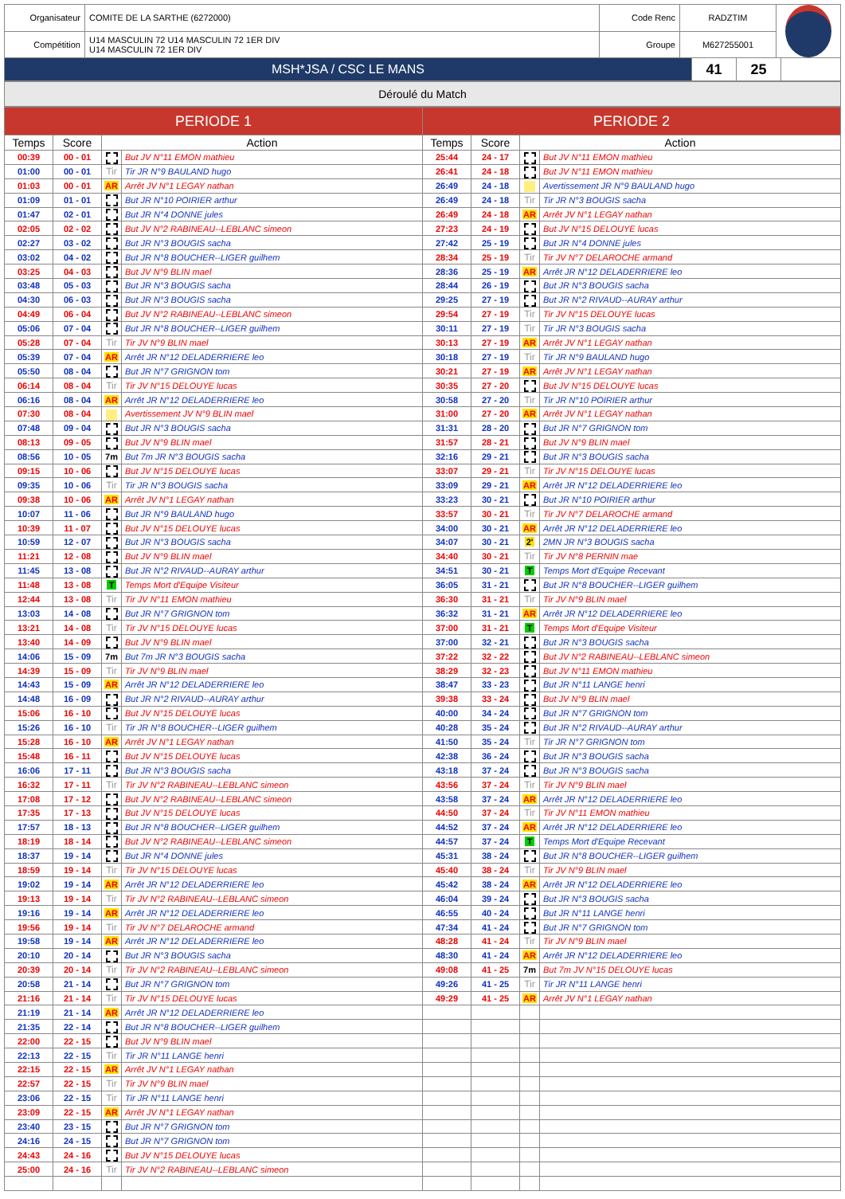| Organisateur | COMITE DE LA SARTHE (6272000) | Code Renc | RADZTIM | |
| Compétition | U14 MASCULIN 72 U14 MASCULIN 72 1ER DIV U14 MASCULIN 72 1ER DIV | Groupe | M627255001 | |
| MSH*JSA / CSC LE MANS | 41 | 25 | |
| Déroulé du Match |
| PERIODE 1 | | | | PERIODE 2 | | | |
| --- | --- | --- | --- | --- | --- | --- | --- |
| Temps | Score | Action | | Temps | Score | Action | |
| 00:39 | 00 - 01 | b | But JV N°11 EMON mathieu | 25:44 | 24 - 17 | b | But JV N°11 EMON mathieu |
| 01:00 | 00 - 01 | Tir | Tir JR N°9 BAULAND hugo | 26:41 | 24 - 18 | b | But JV N°11 EMON mathieu |
| 01:03 | 00 - 01 | AR | Arrêt JV N°1 LEGAY nathan | 26:49 | 24 - 18 | a | Avertissement JR N°9 BAULAND hugo |
| 01:09 | 01 - 01 | b | But JR N°10 POIRIER arthur | 26:49 | 24 - 18 | Tir | Tir JR N°3 BOUGIS sacha |
| 01:47 | 02 - 01 | b | But JR N°4 DONNE jules | 26:49 | 24 - 18 | AR | Arrêt JV N°1 LEGAY nathan |
| 02:05 | 02 - 02 | b | But JV N°2 RABINEAU--LEBLANC simeon | 27:23 | 24 - 19 | b | But JV N°15 DELOUYE lucas |
| 02:27 | 03 - 02 | b | But JR N°3 BOUGIS sacha | 27:42 | 25 - 19 | b | But JR N°4 DONNE jules |
| 03:02 | 04 - 02 | b | But JR N°8 BOUCHER--LIGER guilhem | 28:34 | 25 - 19 | Tir | Tir JV N°7 DELAROCHE armand |
| 03:25 | 04 - 03 | b | But JV N°9 BLIN mael | 28:36 | 25 - 19 | AR | Arrêt JR N°12 DELADERRIERE leo |
| 03:48 | 05 - 03 | b | But JR N°3 BOUGIS sacha | 28:44 | 26 - 19 | b | But JR N°3 BOUGIS sacha |
| 04:30 | 06 - 03 | b | But JR N°3 BOUGIS sacha | 29:25 | 27 - 19 | b | But JR N°2 RIVAUD--AURAY arthur |
| 04:49 | 06 - 04 | b | But JV N°2 RABINEAU--LEBLANC simeon | 29:54 | 27 - 19 | Tir | Tir JV N°15 DELOUYE lucas |
| 05:06 | 07 - 04 | b | But JR N°8 BOUCHER--LIGER guilhem | 30:11 | 27 - 19 | Tir | Tir JR N°3 BOUGIS sacha |
| 05:28 | 07 - 04 | Tir | Tir JV N°9 BLIN mael | 30:13 | 27 - 19 | AR | Arrêt JV N°1 LEGAY nathan |
| 05:39 | 07 - 04 | AR | Arrêt JR N°12 DELADERRIERE leo | 30:18 | 27 - 19 | Tir | Tir JR N°9 BAULAND hugo |
| 05:50 | 08 - 04 | b | But JR N°7 GRIGNON tom | 30:21 | 27 - 19 | AR | Arrêt JV N°1 LEGAY nathan |
| 06:14 | 08 - 04 | Tir | Tir JV N°15 DELOUYE lucas | 30:35 | 27 - 20 | b | But JV N°15 DELOUYE lucas |
| 06:16 | 08 - 04 | AR | Arrêt JR N°12 DELADERRIERE leo | 30:58 | 27 - 20 | Tir | Tir JR N°10 POIRIER arthur |
| 07:30 | 08 - 04 | a | Avertissement JV N°9 BLIN mael | 31:00 | 27 - 20 | AR | Arrêt JV N°1 LEGAY nathan |
| 07:48 | 09 - 04 | b | But JR N°3 BOUGIS sacha | 31:31 | 28 - 20 | b | But JR N°7 GRIGNON tom |
| 08:13 | 09 - 05 | b | But JV N°9 BLIN mael | 31:57 | 28 - 21 | b | But JV N°9 BLIN mael |
| 08:56 | 10 - 05 | 7m | But 7m JR N°3 BOUGIS sacha | 32:16 | 29 - 21 | b | But JR N°3 BOUGIS sacha |
| 09:15 | 10 - 06 | b | But JV N°15 DELOUYE lucas | 33:07 | 29 - 21 | Tir | Tir JV N°15 DELOUYE lucas |
| 09:35 | 10 - 06 | Tir | Tir JR N°3 BOUGIS sacha | 33:09 | 29 - 21 | AR | Arrêt JR N°12 DELADERRIERE leo |
| 09:38 | 10 - 06 | AR | Arrêt JV N°1 LEGAY nathan | 33:23 | 30 - 21 | b | But JR N°10 POIRIER arthur |
| 10:07 | 11 - 06 | b | But JR N°9 BAULAND hugo | 33:57 | 30 - 21 | Tir | Tir JV N°7 DELAROCHE armand |
| 10:39 | 11 - 07 | b | But JV N°15 DELOUYE lucas | 34:00 | 30 - 21 | AR | Arrêt JR N°12 DELADERRIERE leo |
| 10:59 | 12 - 07 | b | But JR N°3 BOUGIS sacha | 34:07 | 30 - 21 | 2' | 2MN JR N°3 BOUGIS sacha |
| 11:21 | 12 - 08 | b | But JV N°9 BLIN mael | 34:40 | 30 - 21 | Tir | Tir JV N°8 PERNIN mae |
| 11:45 | 13 - 08 | b | But JR N°2 RIVAUD--AURAY arthur | 34:51 | 30 - 21 | T | Temps Mort d'Equipe Recevant |
| 11:48 | 13 - 08 | T | Temps Mort d'Equipe Visiteur | 36:05 | 31 - 21 | b | But JR N°8 BOUCHER--LIGER guilhem |
| 12:44 | 13 - 08 | Tir | Tir JV N°11 EMON mathieu | 36:30 | 31 - 21 | Tir | Tir JV N°9 BLIN mael |
| 13:03 | 14 - 08 | b | But JR N°7 GRIGNON tom | 36:32 | 31 - 21 | AR | Arrêt JR N°12 DELADERRIERE leo |
| 13:21 | 14 - 08 | Tir | Tir JV N°15 DELOUYE lucas | 37:00 | 31 - 21 | T | Temps Mort d'Equipe Visiteur |
| 13:40 | 14 - 09 | b | But JV N°9 BLIN mael | 37:00 | 32 - 21 | b | But JR N°3 BOUGIS sacha |
| 14:06 | 15 - 09 | 7m | But 7m JR N°3 BOUGIS sacha | 37:22 | 32 - 22 | b | But JV N°2 RABINEAU--LEBLANC simeon |
| 14:39 | 15 - 09 | Tir | Tir JV N°9 BLIN mael | 38:29 | 32 - 23 | b | But JV N°11 EMON mathieu |
| 14:43 | 15 - 09 | AR | Arrêt JR N°12 DELADERRIERE leo | 38:47 | 33 - 23 | b | But JR N°11 LANGE henri |
| 14:48 | 16 - 09 | b | But JR N°2 RIVAUD--AURAY arthur | 39:38 | 33 - 24 | b | But JV N°9 BLIN mael |
| 15:06 | 16 - 10 | b | But JV N°15 DELOUYE lucas | 40:00 | 34 - 24 | b | But JR N°7 GRIGNON tom |
| 15:26 | 16 - 10 | Tir | Tir JR N°8 BOUCHER--LIGER guilhem | 40:28 | 35 - 24 | b | But JR N°2 RIVAUD--AURAY arthur |
| 15:28 | 16 - 10 | AR | Arrêt JV N°1 LEGAY nathan | 41:50 | 35 - 24 | Tir | Tir JR N°7 GRIGNON tom |
| 15:48 | 16 - 11 | b | But JV N°15 DELOUYE lucas | 42:38 | 36 - 24 | b | But JR N°3 BOUGIS sacha |
| 16:06 | 17 - 11 | b | But JR N°3 BOUGIS sacha | 43:18 | 37 - 24 | b | But JR N°3 BOUGIS sacha |
| 16:32 | 17 - 11 | Tir | Tir JV N°2 RABINEAU--LEBLANC simeon | 43:56 | 37 - 24 | Tir | Tir JV N°9 BLIN mael |
| 17:08 | 17 - 12 | b | But JV N°2 RABINEAU--LEBLANC simeon | 43:58 | 37 - 24 | AR | Arrêt JR N°12 DELADERRIERE leo |
| 17:35 | 17 - 13 | b | But JV N°15 DELOUYE lucas | 44:50 | 37 - 24 | Tir | Tir JV N°11 EMON mathieu |
| 17:57 | 18 - 13 | b | But JR N°8 BOUCHER--LIGER guilhem | 44:52 | 37 - 24 | AR | Arrêt JR N°12 DELADERRIERE leo |
| 18:19 | 18 - 14 | b | But JV N°2 RABINEAU--LEBLANC simeon | 44:57 | 37 - 24 | T | Temps Mort d'Equipe Recevant |
| 18:37 | 19 - 14 | b | But JR N°4 DONNE jules | 45:31 | 38 - 24 | b | But JR N°8 BOUCHER--LIGER guilhem |
| 18:59 | 19 - 14 | Tir | Tir JV N°15 DELOUYE lucas | 45:40 | 38 - 24 | Tir | Tir JV N°9 BLIN mael |
| 19:02 | 19 - 14 | AR | Arrêt JR N°12 DELADERRIERE leo | 45:42 | 38 - 24 | AR | Arrêt JR N°12 DELADERRIERE leo |
| 19:13 | 19 - 14 | Tir | Tir JV N°2 RABINEAU--LEBLANC simeon | 46:04 | 39 - 24 | b | But JR N°3 BOUGIS sacha |
| 19:16 | 19 - 14 | AR | Arrêt JR N°12 DELADERRIERE leo | 46:55 | 40 - 24 | b | But JR N°11 LANGE henri |
| 19:56 | 19 - 14 | Tir | Tir JV N°7 DELAROCHE armand | 47:34 | 41 - 24 | b | But JR N°7 GRIGNON tom |
| 19:58 | 19 - 14 | AR | Arrêt JR N°12 DELADERRIERE leo | 48:28 | 41 - 24 | Tir | Tir JV N°9 BLIN mael |
| 20:10 | 20 - 14 | b | But JR N°3 BOUGIS sacha | 48:30 | 41 - 24 | AR | Arrêt JR N°12 DELADERRIERE leo |
| 20:39 | 20 - 14 | Tir | Tir JV N°2 RABINEAU--LEBLANC simeon | 49:08 | 41 - 25 | 7m | But 7m JV N°15 DELOUYE lucas |
| 20:58 | 21 - 14 | b | But JR N°7 GRIGNON tom | 49:26 | 41 - 25 | Tir | Tir JR N°11 LANGE henri |
| 21:16 | 21 - 14 | Tir | Tir JV N°15 DELOUYE lucas | 49:29 | 41 - 25 | AR | Arrêt JV N°1 LEGAY nathan |
| 21:19 | 21 - 14 | AR | Arrêt JR N°12 DELADERRIERE leo | | | | |
| 21:35 | 22 - 14 | b | But JR N°8 BOUCHER--LIGER guilhem | | | | |
| 22:00 | 22 - 15 | b | But JV N°9 BLIN mael | | | | |
| 22:13 | 22 - 15 | Tir | Tir JR N°11 LANGE henri | | | | |
| 22:15 | 22 - 15 | AR | Arrêt JV N°1 LEGAY nathan | | | | |
| 22:57 | 22 - 15 | Tir | Tir JV N°9 BLIN mael | | | | |
| 23:06 | 22 - 15 | Tir | Tir JR N°11 LANGE henri | | | | |
| 23:09 | 22 - 15 | AR | Arrêt JV N°1 LEGAY nathan | | | | |
| 23:40 | 23 - 15 | b | But JR N°7 GRIGNON tom | | | | |
| 24:16 | 24 - 15 | b | But JR N°7 GRIGNON tom | | | | |
| 24:43 | 24 - 16 | b | But JV N°15 DELOUYE lucas | | | | |
| 25:00 | 24 - 16 | Tir | Tir JV N°2 RABINEAU--LEBLANC simeon | | | | |